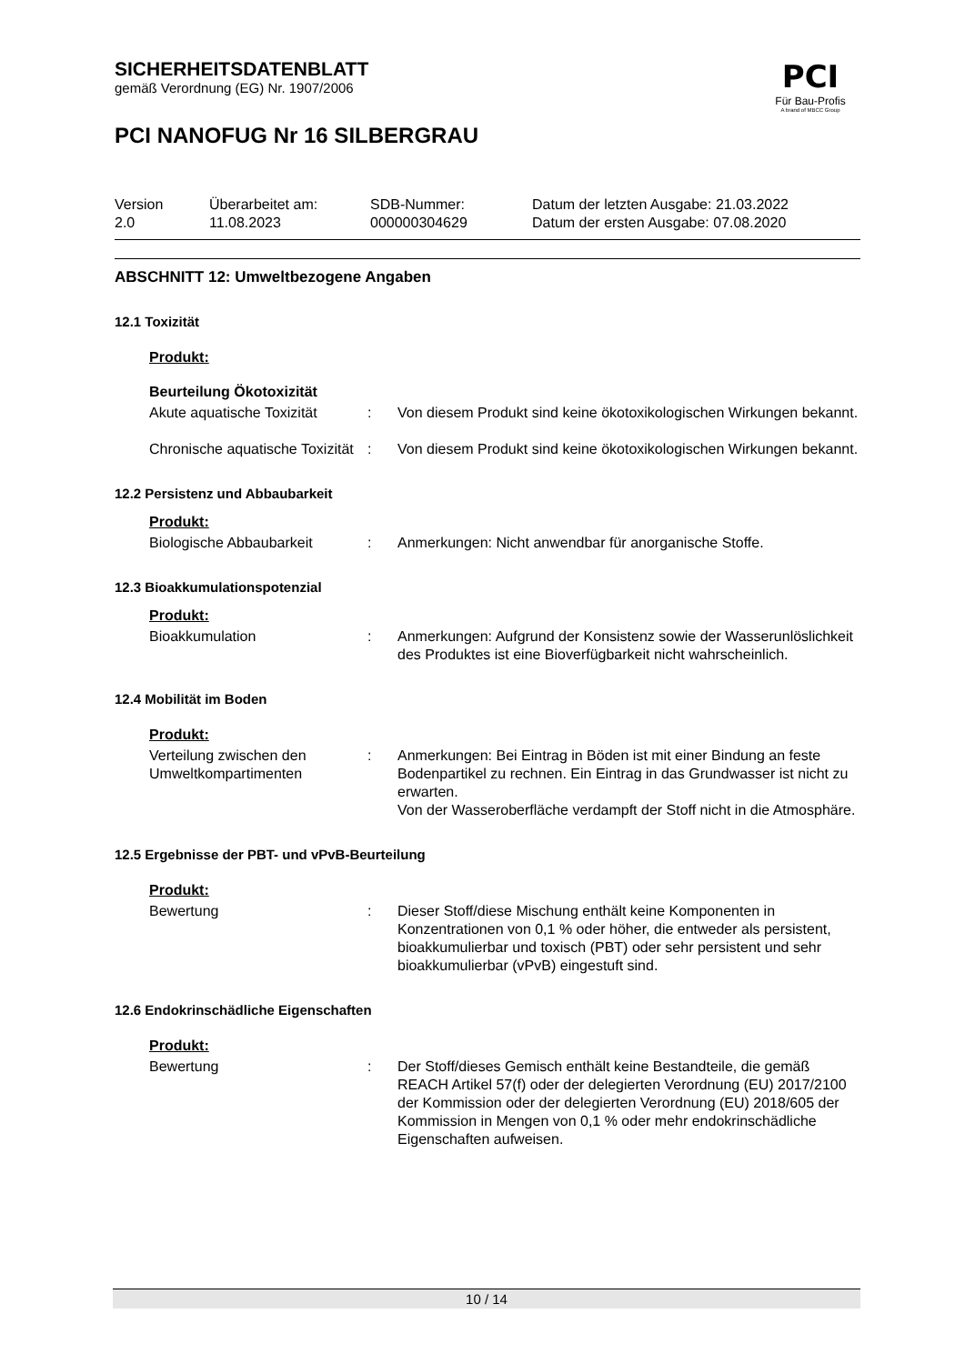PCI
Für Bau-Profis
A brand of MBCC Group
SICHERHEITSDATENBLATT
gemäß Verordnung (EG) Nr. 1907/2006
PCI NANOFUG Nr 16 SILBERGRAU
Version
2.0
Überarbeitet am:
11.08.2023
SDB-Nummer:
000000304629
Datum der letzten Ausgabe: 21.03.2022
Datum der ersten Ausgabe: 07.08.2020
ABSCHNITT 12: Umweltbezogene Angaben
12.1 Toxizität
Produkt:
Beurteilung Ökotoxizität
Akute aquatische Toxizität
: Von diesem Produkt sind keine ökotoxikologischen Wirkungen bekannt.
Chronische aquatische Toxizität
: Von diesem Produkt sind keine ökotoxikologischen Wirkungen bekannt.
12.2 Persistenz und Abbaubarkeit
Produkt:
Biologische Abbaubarkeit : Anmerkungen: Nicht anwendbar für anorganische Stoffe.
12.3 Bioakkumulationspotenzial
Produkt:
Bioakkumulation : Anmerkungen: Aufgrund der Konsistenz sowie der Wasserunlöslichkeit des Produktes ist eine Bioverfügbarkeit nicht wahrscheinlich.
12.4 Mobilität im Boden
Produkt:
Verteilung zwischen den Umweltkompartimenten
: Anmerkungen: Bei Eintrag in Böden ist mit einer Bindung an feste Bodenpartikel zu rechnen. Ein Eintrag in das Grundwasser ist nicht zu erwarten.
Von der Wasseroberfläche verdampft der Stoff nicht in die Atmosphäre.
12.5 Ergebnisse der PBT- und vPvB-Beurteilung
Produkt:
Bewertung : Dieser Stoff/diese Mischung enthält keine Komponenten in Konzentrationen von 0,1 % oder höher, die entweder als persistent, bioakkumulierbar und toxisch (PBT) oder sehr persistent und sehr bioakkumulierbar (vPvB) eingestuft sind.
12.6 Endokrinschädliche Eigenschaften
Produkt:
Bewertung : Der Stoff/dieses Gemisch enthält keine Bestandteile, die gemäß REACH Artikel 57(f) oder der delegierten Verordnung (EU) 2017/2100 der Kommission oder der delegierten Verordnung (EU) 2018/605 der Kommission in Mengen von 0,1 % oder mehr endokrinschädliche Eigenschaften aufweisen.
10 / 14